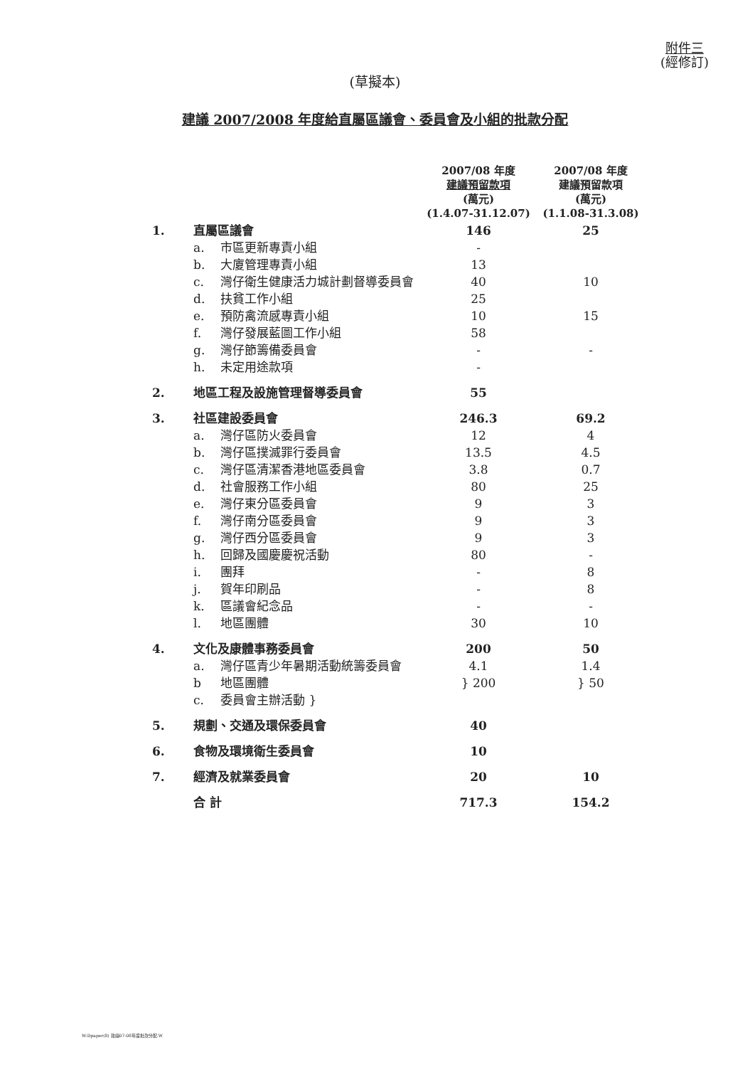附件三
(經修訂)
(草擬本)
建議 2007/2008 年度給直屬區議會、委員會及小組的批款分配
| | | | 2007/08 年度 建議預留款項 (萬元) (1.4.07-31.12.07) | 2007/08 年度 建議預留款項 (萬元) (1.1.08-31.3.08) |
| --- | --- | --- | --- | --- |
| 1. | 直屬區議會 | | 146 | 25 |
| | a. | 市區更新專責小組 | - | |
| | b. | 大廈管理專責小組 | 13 | |
| | c. | 灣仔衛生健康活力城計劃督導委員會 | 40 | 10 |
| | d. | 扶貧工作小組 | 25 | |
| | e. | 預防禽流感專責小組 | 10 | 15 |
| | f. | 灣仔發展藍圖工作小組 | 58 | |
| | g. | 灣仔節籌備委員會 | - | - |
| | h. | 未定用途款項 | - | |
| 2. | 地區工程及設施管理督導委員會 | | 55 | |
| 3. | 社區建設委員會 | | 246.3 | 69.2 |
| | a. | 灣仔區防火委員會 | 12 | 4 |
| | b. | 灣仔區撲滅罪行委員會 | 13.5 | 4.5 |
| | c. | 灣仔區清潔香港地區委員會 | 3.8 | 0.7 |
| | d. | 社會服務工作小組 | 80 | 25 |
| | e. | 灣仔東分區委員會 | 9 | 3 |
| | f. | 灣仔南分區委員會 | 9 | 3 |
| | g. | 灣仔西分區委員會 | 9 | 3 |
| | h. | 回歸及國慶慶祝活動 | 80 | - |
| | i. | 團拜 | - | 8 |
| | j. | 賀年印刷品 | - | 8 |
| | k. | 區議會紀念品 | - | - |
| | l. | 地區團體 | 30 | 10 |
| 4. | 文化及康體事務委員會 | | 200 | 50 |
| | a. | 灣仔區青少年暑期活動統籌委員會 | 4.1 | 1.4 |
| | b | 地區團體 | } 200 | } 50 |
| | c. | 委員會主辦活動 } | | |
| 5. | 規劃、交通及環保委員會 | | 40 | |
| 6. | 食物及環境衛生委員會 | | 10 | |
| 7. | 經濟及就業委員會 | | 20 | 10 |
| | 合 計 | | 717.3 | 154.2 |
W:Dpaper(8) 建議07-08年度批款分配.W